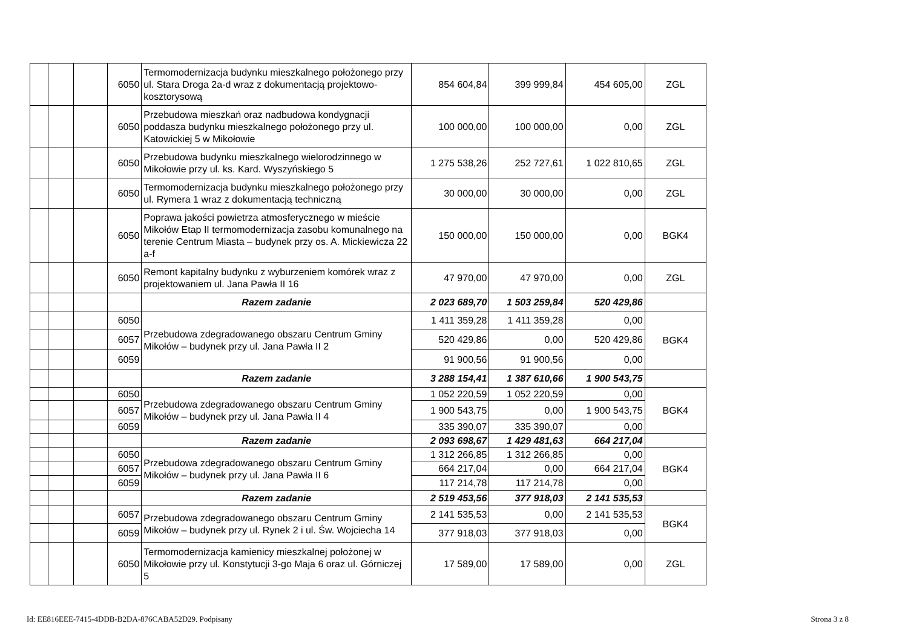| | | | 6050 | Termomodernizacja budynku mieszkalnego położonego przy ul. Stara Droga 2a-d wraz z dokumentacją projektowo-kosztorysową | 854 604,84 | 399 999,84 | 454 605,00 | ZGL |
| | | | 6050 | Przebudowa mieszkań oraz nadbudowa kondygnacji poddasza budynku mieszkalnego położonego przy ul. Katowickiej 5 w Mikołowie | 100 000,00 | 100 000,00 | 0,00 | ZGL |
| | | | 6050 | Przebudowa budynku mieszkalnego wielorodzinnego w Mikołowie przy ul. ks. Kard. Wyszyńskiego 5 | 1 275 538,26 | 252 727,61 | 1 022 810,65 | ZGL |
| | | | 6050 | Termomodernizacja budynku mieszkalnego położonego przy ul. Rymera 1 wraz z dokumentacją techniczną | 30 000,00 | 30 000,00 | 0,00 | ZGL |
| | | | 6050 | Poprawa jakości powietrza atmosferycznego w mieście Mikołów Etap II termomodernizacja zasobu komunalnego na terenie Centrum Miasta – budynek przy os. A. Mickiewicza 22 a-f | 150 000,00 | 150 000,00 | 0,00 | BGK4 |
| | | | 6050 | Remont kapitalny budynku z wyburzeniem komórek wraz z projektowaniem ul. Jana Pawła II 16 | 47 970,00 | 47 970,00 | 0,00 | ZGL |
| | | | | Razem zadanie | 2 023 689,70 | 1 503 259,84 | 520 429,86 | |
| | | | 6050 | Przebudowa zdegradowanego obszaru Centrum Gminy Mikołów – budynek przy ul. Jana Pawła II 2 | 1 411 359,28 | 1 411 359,28 | 0,00 | BGK4 |
| | | | 6057 | | 520 429,86 | 0,00 | 520 429,86 | |
| | | | 6059 | | 91 900,56 | 91 900,56 | 0,00 | |
| | | | | Razem zadanie | 3 288 154,41 | 1 387 610,66 | 1 900 543,75 | |
| | | | 6050 | Przebudowa zdegradowanego obszaru Centrum Gminy Mikołów – budynek przy ul. Jana Pawła II 4 | 1 052 220,59 | 1 052 220,59 | 0,00 | BGK4 |
| | | | 6057 | | 1 900 543,75 | 0,00 | 1 900 543,75 | |
| | | | 6059 | | 335 390,07 | 335 390,07 | 0,00 | |
| | | | | Razem zadanie | 2 093 698,67 | 1 429 481,63 | 664 217,04 | |
| | | | 6050 | Przebudowa zdegradowanego obszaru Centrum Gminy Mikołów – budynek przy ul. Jana Pawła II 6 | 1 312 266,85 | 1 312 266,85 | 0,00 | BGK4 |
| | | | 6057 | | 664 217,04 | 0,00 | 664 217,04 | |
| | | | 6059 | | 117 214,78 | 117 214,78 | 0,00 | |
| | | | | Razem zadanie | 2 519 453,56 | 377 918,03 | 2 141 535,53 | |
| | | | 6057 | Przebudowa zdegradowanego obszaru Centrum Gminy Mikołów – budynek przy ul. Rynek 2 i ul. Św. Wojciecha 14 | 2 141 535,53 | 0,00 | 2 141 535,53 | BGK4 |
| | | | 6059 | | 377 918,03 | 377 918,03 | 0,00 | |
| | | | 6050 | Termomodernizacja kamienicy mieszkalnej położonej w Mikołowie przy ul. Konstytucji 3-go Maja 6 oraz ul. Górniczej 5 | 17 589,00 | 17 589,00 | 0,00 | ZGL |
Id: EE816EEE-7415-4DDB-B2DA-876CABA52D29. Podpisany Strona 3 z 8